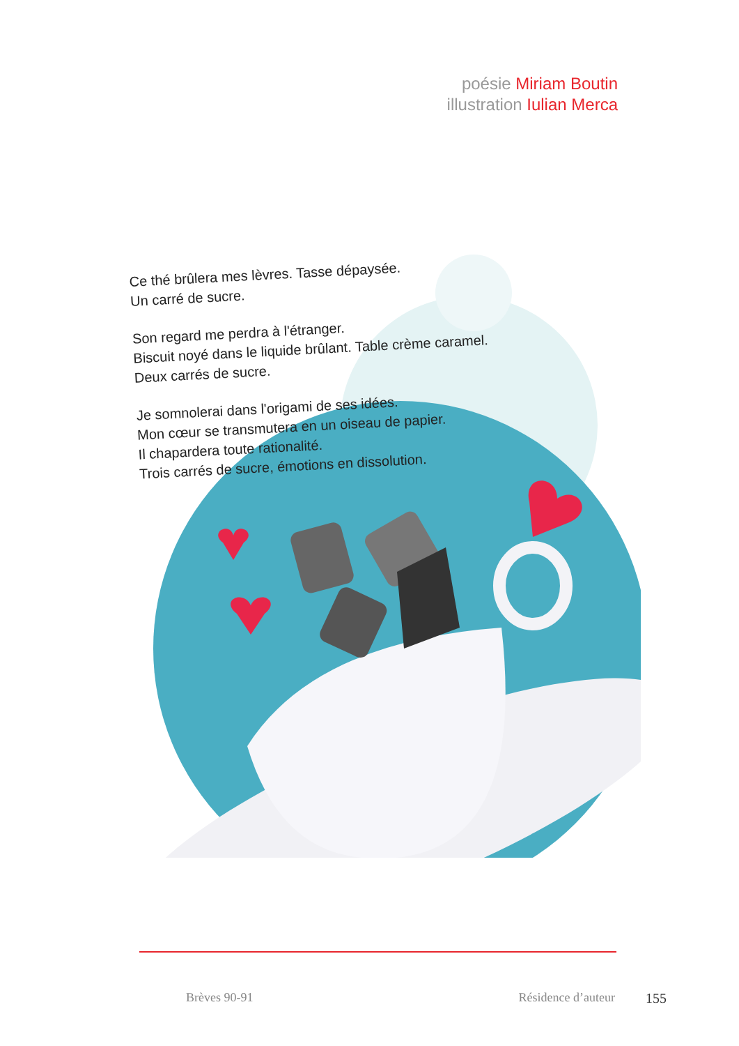poésie Miriam Boutin
illustration Iulian Merca
Ce thé brûlera mes lèvres. Tasse dépaysée.
Un carré de sucre.
Son regard me perdra à l'étranger.
Biscuit noyé dans le liquide brûlant. Table crème caramel.
Deux carrés de sucre.
Je somnolerai dans l'origami de ses idées.
Mon cœur se transmutera en un oiseau de papier.
Il chapardera toute rationalité.
Trois carrés de sucre, émotions en dissolution.
Brèves 90-91 Résidence d’auteur 155